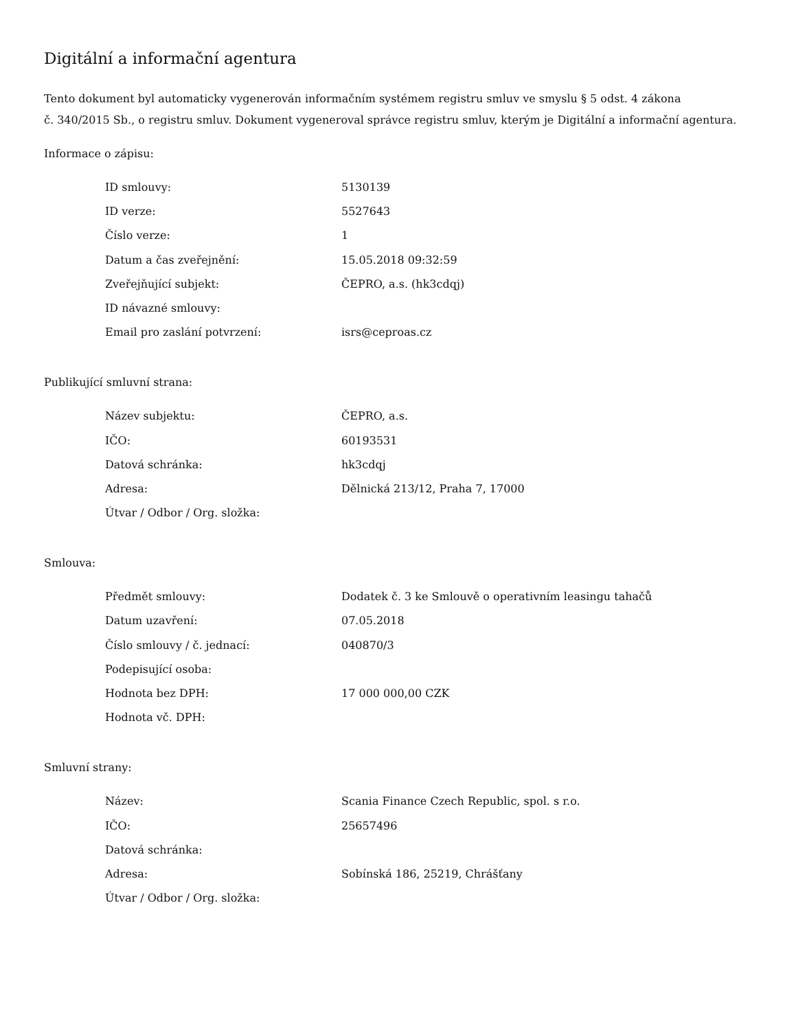Digitální a informační agentura
Tento dokument byl automaticky vygenerován informačním systémem registru smluv ve smyslu § 5 odst. 4 zákona
č. 340/2015 Sb., o registru smluv. Dokument vygeneroval správce registru smluv, kterým je Digitální a informační agentura.
Informace o zápisu:
| ID smlouvy: | 5130139 |
| ID verze: | 5527643 |
| Číslo verze: | 1 |
| Datum a čas zveřejnění: | 15.05.2018 09:32:59 |
| Zveřejňující subjekt: | ČEPRO, a.s. (hk3cdqj) |
| ID návazné smlouvy: | |
| Email pro zaslání potvrzení: | isrs@ceproas.cz |
Publikující smluvní strana:
| Název subjektu: | ČEPRO, a.s. |
| IČO: | 60193531 |
| Datová schránka: | hk3cdqj |
| Adresa: | Dělnická 213/12, Praha 7, 17000 |
| Útvar / Odbor / Org. složka: | |
Smlouva:
| Předmět smlouvy: | Dodatek č. 3 ke Smlouvě o operativním leasingu tahačů |
| Datum uzavření: | 07.05.2018 |
| Číslo smlouvy / č. jednací: | 040870/3 |
| Podepisující osoba: | |
| Hodnota bez DPH: | 17 000 000,00 CZK |
| Hodnota vč. DPH: | |
Smluvní strany:
| Název: | Scania Finance Czech Republic, spol. s r.o. |
| IČO: | 25657496 |
| Datová schránka: | |
| Adresa: | Sobínská 186, 25219, Chrášťany |
| Útvar / Odbor / Org. složka: | |